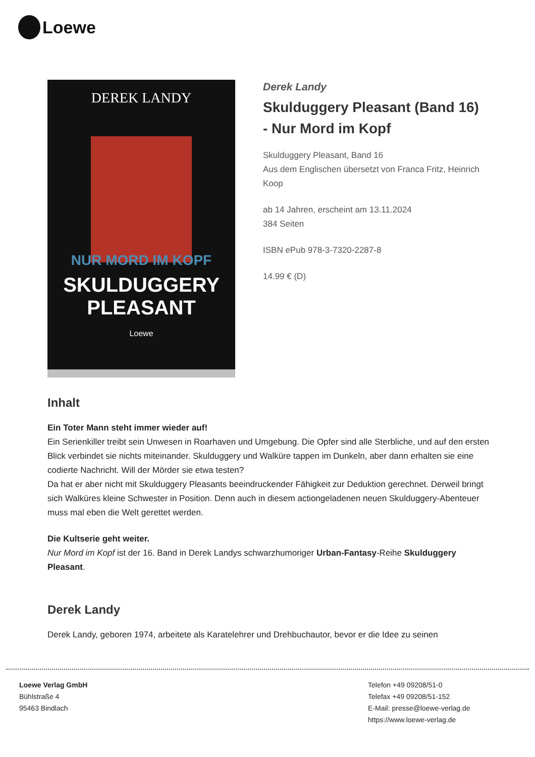Loewe
DEREK LANDY
NUR MORD IM KOPF
SKULDUGGERY PLEASANT
Loewe
Derek Landy
Skulduggery Pleasant (Band 16) - Nur Mord im Kopf
Skulduggery Pleasant, Band 16
Aus dem Englischen übersetzt von Franca Fritz, Heinrich Koop
ab 14 Jahren, erscheint am 13.11.2024
384 Seiten
ISBN ePub 978-3-7320-2287-8
14.99 € (D)
Inhalt
Ein Toter Mann steht immer wieder auf!
Ein Serienkiller treibt sein Unwesen in Roarhaven und Umgebung. Die Opfer sind alle Sterbliche, und auf den ersten Blick verbindet sie nichts miteinander. Skulduggery und Walküre tappen im Dunkeln, aber dann erhalten sie eine codierte Nachricht. Will der Mörder sie etwa testen?
Da hat er aber nicht mit Skulduggery Pleasants beeindruckender Fähigkeit zur Deduktion gerechnet. Derweil bringt sich Walküres kleine Schwester in Position. Denn auch in diesem actiongeladenen neuen Skulduggery-Abenteuer muss mal eben die Welt gerettet werden.
Die Kultserie geht weiter.
Nur Mord im Kopf ist der 16. Band in Derek Landys schwarzhumoriger Urban-Fantasy-Reihe Skulduggery Pleasant.
Derek Landy
Derek Landy, geboren 1974, arbeitete als Karatelehrer und Drehbuchautor, bevor er die Idee zu seinen
Loewe Verlag GmbH
Bühlstraße 4
95463 Bindlach
Telefon +49 09208/51-0
Telefax +49 09208/51-152
E-Mail: presse@loewe-verlag.de
https://www.loewe-verlag.de